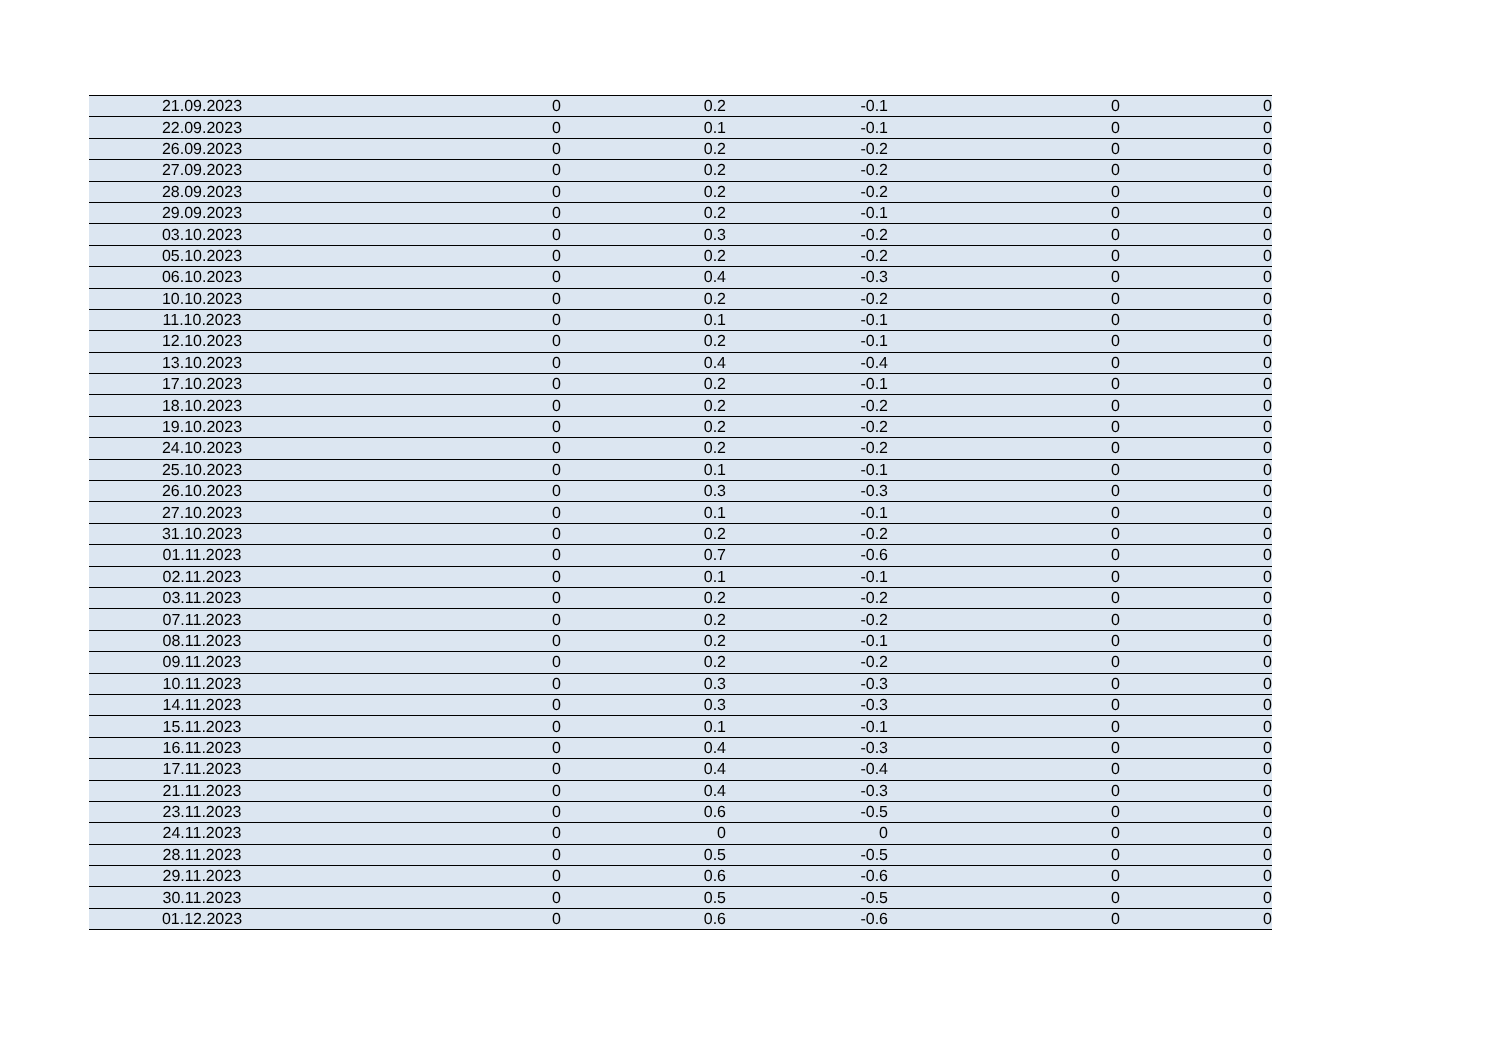| 21.09.2023 | 0 | 0.2 | -0.1 | 0 | 0 |
| 22.09.2023 | 0 | 0.1 | -0.1 | 0 | 0 |
| 26.09.2023 | 0 | 0.2 | -0.2 | 0 | 0 |
| 27.09.2023 | 0 | 0.2 | -0.2 | 0 | 0 |
| 28.09.2023 | 0 | 0.2 | -0.2 | 0 | 0 |
| 29.09.2023 | 0 | 0.2 | -0.1 | 0 | 0 |
| 03.10.2023 | 0 | 0.3 | -0.2 | 0 | 0 |
| 05.10.2023 | 0 | 0.2 | -0.2 | 0 | 0 |
| 06.10.2023 | 0 | 0.4 | -0.3 | 0 | 0 |
| 10.10.2023 | 0 | 0.2 | -0.2 | 0 | 0 |
| 11.10.2023 | 0 | 0.1 | -0.1 | 0 | 0 |
| 12.10.2023 | 0 | 0.2 | -0.1 | 0 | 0 |
| 13.10.2023 | 0 | 0.4 | -0.4 | 0 | 0 |
| 17.10.2023 | 0 | 0.2 | -0.1 | 0 | 0 |
| 18.10.2023 | 0 | 0.2 | -0.2 | 0 | 0 |
| 19.10.2023 | 0 | 0.2 | -0.2 | 0 | 0 |
| 24.10.2023 | 0 | 0.2 | -0.2 | 0 | 0 |
| 25.10.2023 | 0 | 0.1 | -0.1 | 0 | 0 |
| 26.10.2023 | 0 | 0.3 | -0.3 | 0 | 0 |
| 27.10.2023 | 0 | 0.1 | -0.1 | 0 | 0 |
| 31.10.2023 | 0 | 0.2 | -0.2 | 0 | 0 |
| 01.11.2023 | 0 | 0.7 | -0.6 | 0 | 0 |
| 02.11.2023 | 0 | 0.1 | -0.1 | 0 | 0 |
| 03.11.2023 | 0 | 0.2 | -0.2 | 0 | 0 |
| 07.11.2023 | 0 | 0.2 | -0.2 | 0 | 0 |
| 08.11.2023 | 0 | 0.2 | -0.1 | 0 | 0 |
| 09.11.2023 | 0 | 0.2 | -0.2 | 0 | 0 |
| 10.11.2023 | 0 | 0.3 | -0.3 | 0 | 0 |
| 14.11.2023 | 0 | 0.3 | -0.3 | 0 | 0 |
| 15.11.2023 | 0 | 0.1 | -0.1 | 0 | 0 |
| 16.11.2023 | 0 | 0.4 | -0.3 | 0 | 0 |
| 17.11.2023 | 0 | 0.4 | -0.4 | 0 | 0 |
| 21.11.2023 | 0 | 0.4 | -0.3 | 0 | 0 |
| 23.11.2023 | 0 | 0.6 | -0.5 | 0 | 0 |
| 24.11.2023 | 0 | 0 | 0 | 0 | 0 |
| 28.11.2023 | 0 | 0.5 | -0.5 | 0 | 0 |
| 29.11.2023 | 0 | 0.6 | -0.6 | 0 | 0 |
| 30.11.2023 | 0 | 0.5 | -0.5 | 0 | 0 |
| 01.12.2023 | 0 | 0.6 | -0.6 | 0 | 0 |